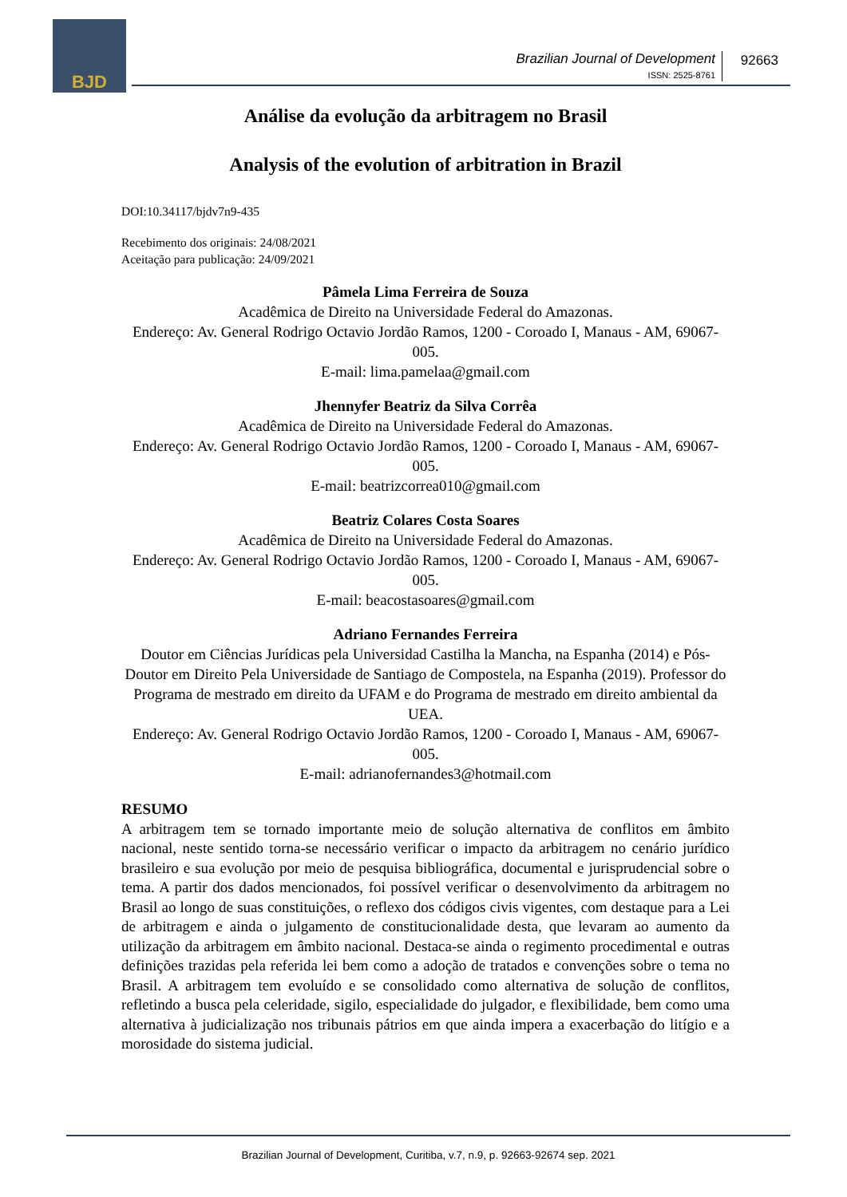BJD
Brazilian Journal of Development
ISSN: 2525-8761
92663
Análise da evolução da arbitragem no Brasil
Analysis of the evolution of arbitration in Brazil
DOI:10.34117/bjdv7n9-435
Recebimento dos originais: 24/08/2021
Aceitação para publicação: 24/09/2021
Pâmela Lima Ferreira de Souza
Acadêmica de Direito na Universidade Federal do Amazonas.
Endereço: Av. General Rodrigo Octavio Jordão Ramos, 1200 - Coroado I, Manaus - AM, 69067-005.
E-mail: lima.pamelaa@gmail.com
Jhennyfer Beatriz da Silva Corrêa
Acadêmica de Direito na Universidade Federal do Amazonas.
Endereço: Av. General Rodrigo Octavio Jordão Ramos, 1200 - Coroado I, Manaus - AM, 69067-005.
E-mail: beatrizcorrea010@gmail.com
Beatriz Colares Costa Soares
Acadêmica de Direito na Universidade Federal do Amazonas.
Endereço: Av. General Rodrigo Octavio Jordão Ramos, 1200 - Coroado I, Manaus - AM, 69067-005.
E-mail: beacostasoares@gmail.com
Adriano Fernandes Ferreira
Doutor em Ciências Jurídicas pela Universidad Castilha la Mancha, na Espanha (2014) e Pós-Doutor em Direito Pela Universidade de Santiago de Compostela, na Espanha (2019). Professor do Programa de mestrado em direito da UFAM e do Programa de mestrado em direito ambiental da UEA.
Endereço: Av. General Rodrigo Octavio Jordão Ramos, 1200 - Coroado I, Manaus - AM, 69067-005.
E-mail: adrianofernandes3@hotmail.com
RESUMO
A arbitragem tem se tornado importante meio de solução alternativa de conflitos em âmbito nacional, neste sentido torna-se necessário verificar o impacto da arbitragem no cenário jurídico brasileiro e sua evolução por meio de pesquisa bibliográfica, documental e jurisprudencial sobre o tema. A partir dos dados mencionados, foi possível verificar o desenvolvimento da arbitragem no Brasil ao longo de suas constituições, o reflexo dos códigos civis vigentes, com destaque para a Lei de arbitragem e ainda o julgamento de constitucionalidade desta, que levaram ao aumento da utilização da arbitragem em âmbito nacional. Destaca-se ainda o regimento procedimental e outras definições trazidas pela referida lei bem como a adoção de tratados e convenções sobre o tema no Brasil. A arbitragem tem evoluído e se consolidado como alternativa de solução de conflitos, refletindo a busca pela celeridade, sigilo, especialidade do julgador, e flexibilidade, bem como uma alternativa à judicialização nos tribunais pátrios em que ainda impera a exacerbação do litígio e a morosidade do sistema judicial.
Brazilian Journal of Development, Curitiba, v.7, n.9, p. 92663-92674 sep. 2021